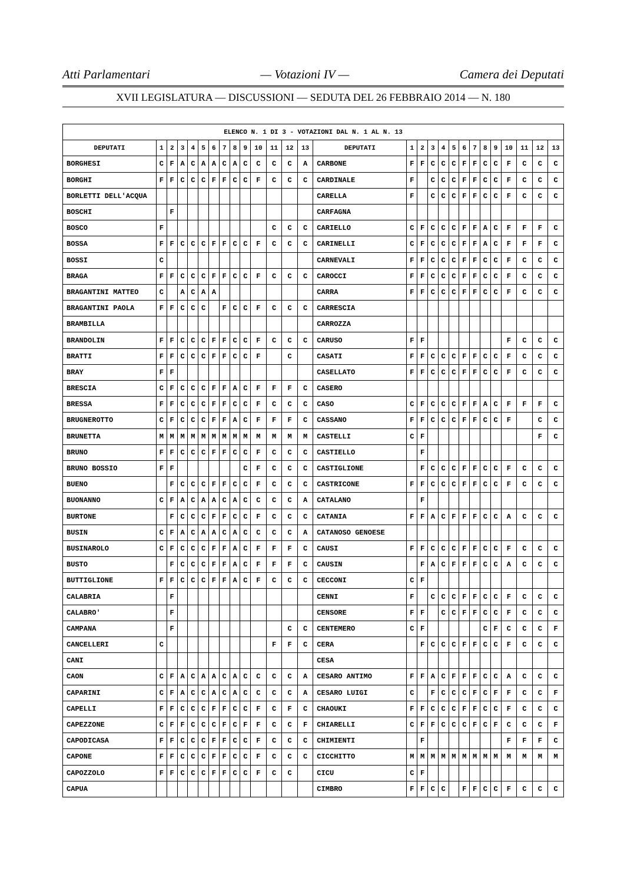Atti Parlamentari — Votazioni IV — Camera dei Deputati
XVII LEGISLATURA — DISCUSSIONI — SEDUTA DEL 26 FEBBRAIO 2014 — N. 180
| ELENCO N. 1 DI 3 - VOTAZIONI DAL N. 1 AL N. 13 | | | | | | | | | | | | | | | | | | | | | | | | | | | |
| --- | --- | --- | --- | --- | --- | --- | --- | --- | --- | --- | --- | --- | --- | --- | --- | --- | --- | --- | --- | --- | --- | --- | --- | --- | --- | --- | --- |
| DEPUTATI | 1 | 2 | 3 | 4 | 5 | 6 | 7 | 8 | 9 | 10 | 11 | 12 | 13 | DEPUTATI | 1 | 2 | 3 | 4 | 5 | 6 | 7 | 8 | 9 | 10 | 11 | 12 | 13 |
| BORGHESI | C | F | A | C | A | A | C | A | C | C | C | C | A | CARBONE | F | F | C | C | C | F | F | C | C | F | C | C | C |
| BORGHI | F | F | C | C | C | F | F | C | C | F | C | C | C | CARDINALE | F | | C | C | C | F | F | C | C | F | C | C | C |
| BORLETTI DELL'ACQUA | | | | | | | | | | | | | | CARELLA | F | | C | C | C | F | F | C | C | F | C | C | C |
| BOSCHI | | F | | | | | | | | | | | | CARFAGNA | | | | | | | | | | | | | |
| BOSCO | F | | | | | | | | | | C | C | C | CARIELLO | C | F | C | C | C | F | F | A | C | F | F | F | C |
| BOSSA | F | F | C | C | C | F | F | C | C | F | C | C | C | CARINELLI | C | F | C | C | C | F | F | A | C | F | F | F | C |
| BOSSI | C | | | | | | | | | | | | | CARNEVALI | F | F | C | C | C | F | F | C | C | F | C | C | C |
| BRAGA | F | F | C | C | C | F | F | C | C | F | C | C | C | CAROCCI | F | F | C | C | C | F | F | C | C | F | C | C | C |
| BRAGANTINI MATTEO | C | | A | C | A | A | | | | | | | | CARRA | F | F | C | C | C | F | F | C | C | F | C | C | C |
| BRAGANTINI PAOLA | F | F | C | C | C | | F | C | C | F | C | C | C | CARRESCIA | | | | | | | | | | | | | |
| BRAMBILLA | | | | | | | | | | | | | | CARROZZA | | | | | | | | | | | | | |
| BRANDOLIN | F | F | C | C | C | F | F | C | C | F | C | C | C | CARUSO | F | F | | | | | | | | F | C | C | C |
| BRATTI | F | F | C | C | C | F | F | C | C | F | | C | | CASATI | F | F | C | C | C | F | F | C | C | F | C | C | C |
| BRAY | F | F | | | | | | | | | | | | CASELLATO | F | F | C | C | C | F | F | C | C | F | C | C | C |
| BRESCIA | C | F | C | C | C | F | F | A | C | F | F | F | C | CASERO | | | | | | | | | | | | | |
| BRESSA | F | F | C | C | C | F | F | C | C | F | C | C | C | CASO | C | F | C | C | C | F | F | A | C | F | F | F | C |
| BRUGNEROTTO | C | F | C | C | C | F | F | A | C | F | F | F | C | CASSANO | F | F | C | C | C | F | F | C | C | F | | C | C |
| BRUNETTA | M | M | M | M | M | M | M | M | M | M | M | M | M | CASTELLI | C | F | | | | | | | | | | F | C |
| BRUNO | F | F | C | C | C | F | F | C | C | F | C | C | C | CASTIELLO | | F | | | | | | | | | | | |
| BRUNO BOSSIO | F | F | | | | | | | C | F | C | C | C | CASTIGLIONE | | F | C | C | C | F | F | C | C | F | C | C | C |
| BUENO | | F | C | C | C | F | F | C | C | F | C | C | C | CASTRICONE | F | F | C | C | C | F | F | C | C | F | C | C | C |
| BUONANNO | C | F | A | C | A | A | C | A | C | C | C | C | A | CATALANO | | F | | | | | | | | | | | |
| BURTONE | | F | C | C | C | F | F | C | C | F | C | C | C | CATANIA | F | F | A | C | F | F | F | C | C | A | C | C | C |
| BUSIN | C | F | A | C | A | A | C | A | C | C | C | C | A | CATANOSO GENOESE | | | | | | | | | | | | | |
| BUSINAROLO | C | F | C | C | C | F | F | A | C | F | F | F | C | CAUSI | F | F | C | C | C | F | F | C | C | F | C | C | C |
| BUSTO | | F | C | C | C | F | F | A | C | F | F | F | C | CAUSIN | | F | A | C | F | F | F | C | C | A | C | C | C |
| BUTTIGLIONE | F | F | C | C | C | F | F | A | C | F | C | C | C | CECCONI | C | F | | | | | | | | | | | |
| CALABRIA | | F | | | | | | | | | | | | CENNI | F | | C | C | C | F | F | C | C | F | C | C | C |
| CALABRO' | | F | | | | | | | | | | | | CENSORE | F | F | | C | C | F | F | C | C | F | C | C | C |
| CAMPANA | | F | | | | | | | | | | C | C | CENTEMERO | C | F | | | | | | C | F | C | C | C | F |
| CANCELLERI | C | | | | | | | | | | F | F | C | CERA | | F | C | C | C | F | F | C | C | F | C | C | C |
| CANI | | | | | | | | | | | | | | CESA | | | | | | | | | | | | | |
| CAON | C | F | A | C | A | A | C | A | C | C | C | C | A | CESARO ANTIMO | F | F | A | C | F | F | F | C | C | A | C | C | C |
| CAPARINI | C | F | A | C | C | A | C | A | C | C | C | C | A | CESARO LUIGI | C | | F | C | C | C | F | C | F | F | C | C | F |
| CAPELLI | F | F | C | C | C | F | F | C | C | F | C | F | C | CHAOUKI | F | F | C | C | C | F | F | C | C | F | C | C | C |
| CAPEZZONE | C | F | F | C | C | C | F | C | F | F | C | C | F | CHIARELLI | C | F | F | C | C | C | F | C | F | C | C | C | F |
| CAPODICASA | F | F | C | C | C | F | F | C | C | F | C | C | C | CHIMIENTI | | F | | | | | | | | F | F | F | C |
| CAPONE | F | F | C | C | C | F | F | C | C | F | C | C | C | CICCHITTO | M | M | M | M | M | M | M | M | M | M | M | M | M |
| CAPOZZOLO | F | F | C | C | C | F | F | C | C | F | C | C | | CICU | C | F | | | | | | | | | | | |
| CAPUA | | | | | | | | | | | | | | CIMBRO | F | F | C | C | | F | F | C | C | F | C | C | C |